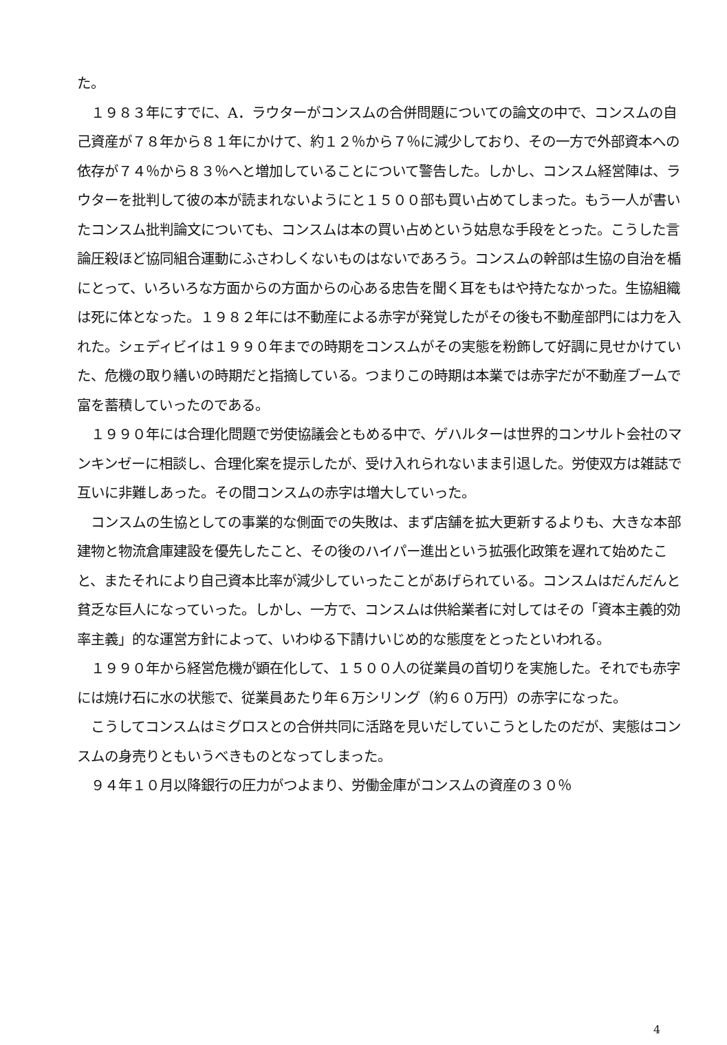た。
　１９８３年にすでに、A．ラウターがコンスムの合併問題についての論文の中で、コンスムの自己資産が７８年から８１年にかけて、約１２％から７％に減少しており、その一方で外部資本への依存が７４％から８３％へと増加していることについて警告した。しかし、コンスム経営陣は、ラウターを批判して彼の本が読まれないようにと１５００部も買い占めてしまった。もう一人が書いたコンスム批判論文についても、コンスムは本の買い占めという姑息な手段をとった。こうした言論圧殺ほど協同組合運動にふさわしくないものはないであろう。コンスムの幹部は生協の自治を楯にとって、いろいろな方面からの方面からの心ある忠告を聞く耳をもはや持たなかった。生協組織は死に体となった。１９８２年には不動産による赤字が発覚したがその後も不動産部門には力を入れた。シェディビイは１９９０年までの時期をコンスムがその実態を粉飾して好調に見せかけていた、危機の取り繕いの時期だと指摘している。つまりこの時期は本業では赤字だが不動産ブームで富を蓄積していったのである。
　１９９０年には合理化問題で労使協議会ともめる中で、ゲハルターは世界的コンサルト会社のマンキンゼーに相談し、合理化案を提示したが、受け入れられないまま引退した。労使双方は雑誌で互いに非難しあった。その間コンスムの赤字は増大していった。
　コンスムの生協としての事業的な側面での失敗は、まず店舗を拡大更新するよりも、大きな本部建物と物流倉庫建設を優先したこと、その後のハイパー進出という拡張化政策を遅れて始めたこと、またそれにより自己資本比率が減少していったことがあげられている。コンスムはだんだんと貧乏な巨人になっていった。しかし、一方で、コンスムは供給業者に対してはその「資本主義的効率主義」的な運営方針によって、いわゆる下請けいじめ的な態度をとったといわれる。
　１９９０年から経営危機が顕在化して、１５００人の従業員の首切りを実施した。それでも赤字には焼け石に水の状態で、従業員あたり年６万シリング（約６０万円）の赤字になった。
　こうしてコンスムはミグロスとの合併共同に活路を見いだしていこうとしたのだが、実態はコンスムの身売りともいうべきものとなってしまった。
　９４年１０月以降銀行の圧力がつよまり、労働金庫がコンスムの資産の３０％
4